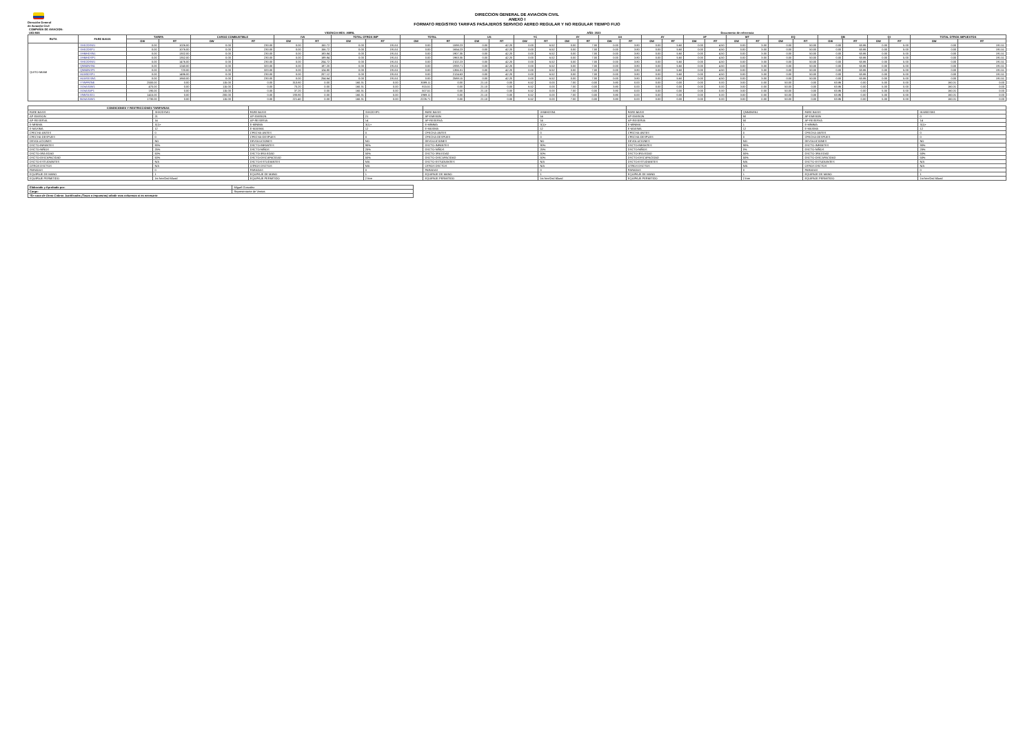Dirección General
de Aviación Civil
DIRECCION GENERAL DE AVIACION CIVIL
ANEXO I
FORMATO REGISTRO TARIFAS PASAJEROS SERVICIO AEREO REGULAR Y NO REGULAR TIEMPO FIJO
| COMPAÑÍA DE AVIACION: | | | |
| UIO-MIA | VIGENCIA MES: ABRIL | AÑO: 2023 | Documento de referencia |
| RUTA | FARE BASIS | TARIFA | | CARGO COMBUSTIBLE | | IVA | | TOTAL OTROS IMP | | TOTAL | | US | | YC | | XY | | XA | | AY | | XF | | WT | | EQ | | QB | | QI | | TOTAL OTROS IMPUESTOS | |
| --- | --- | --- | --- | --- | --- | --- | --- | --- | --- | --- | --- | --- | --- | --- | --- | --- | --- | --- | --- | --- | --- | --- | --- | --- | --- | --- | --- | --- | --- | --- | --- | --- | --- |
| | | OW | RT | OW | RT | OW | RT | OW | RT | OW | RT | OW | RT | OW | RT | OW | RT | OW | RT | OW | RT | OW | RT | OW | RT | OW | RT | OW | RT | OW | RT | OW | RT |
| QUITO-MIAMI | SHX2DSW1 | 0.00 | 1026.00 | 0.00 | 230.00 | 0.00 | 150.72 | 0.00 | 191.51 | 0.00 | 1598.23 | 0.00 | 42.20 | 0.00 | 6.52 | 0.00 | 7.00 | 0.00 | 3.80 | 0.00 | 5.60 | 0.00 | 4.50 | 0.00 | 3.00 | 0.00 | 50.00 | 0.00 | 63.86 | 0.00 | 5.00 | 0.00 | 191.51 |
| | SHX2DSP1 | 0.00 | 1076.00 | 0.00 | 230.00 | 0.00 | 156.72 | 0.00 | 191.51 | 0.00 | 1654.23 | 0.00 | 42.20 | 0.00 | 6.52 | 0.00 | 7.00 | 0.00 | 3.80 | 0.00 | 5.60 | 0.00 | 4.50 | 0.00 | 3.00 | 0.00 | 50.00 | 0.00 | 63.86 | 0.00 | 5.00 | 0.00 | 191.51 |
| | VHMHDSN1 | 0.00 | 1302.00 | 0.00 | 230.00 | 0.00 | 183.84 | 0.00 | 191.51 | 0.00 | 1907.35 | 0.00 | 42.20 | 0.00 | 6.52 | 0.00 | 7.00 | 0.00 | 3.80 | 0.00 | 5.60 | 0.00 | 4.50 | 0.00 | 3.00 | 0.00 | 50.00 | 0.00 | 63.86 | 0.00 | 5.00 | 0.00 | 191.51 |
| | VHMHDSP1 | 0.00 | 1352.00 | 0.00 | 230.00 | 0.00 | 189.84 | 0.00 | 191.51 | 0.00 | 1963.35 | 0.00 | 42.20 | 0.00 | 6.52 | 0.00 | 7.00 | 0.00 | 3.80 | 0.00 | 5.60 | 0.00 | 4.50 | 0.00 | 3.00 | 0.00 | 50.00 | 0.00 | 63.86 | 0.00 | 5.00 | 0.00 | 191.51 |
| | SHX2DSW1 | 0.00 | 1476.00 | 0.00 | 230.00 | 0.00 | 204.72 | 0.00 | 191.51 | 0.00 | 2102.23 | 0.00 | 42.20 | 0.00 | 6.52 | 0.00 | 7.00 | 0.00 | 3.80 | 0.00 | 5.60 | 0.00 | 4.50 | 0.00 | 3.00 | 0.00 | 50.00 | 0.00 | 63.86 | 0.00 | 5.00 | 0.00 | 191.51 |
| | QNN0NSN1 | 0.00 | 1240.00 | 0.00 | 320.00 | 0.00 | 187.20 | 0.00 | 191.51 | 0.00 | 1938.71 | 0.00 | 42.20 | 0.00 | 6.52 | 0.00 | 7.00 | 0.00 | 3.80 | 0.00 | 5.60 | 0.00 | 4.50 | 0.00 | 3.00 | 0.00 | 50.00 | 0.00 | 63.86 | 0.00 | 5.00 | 0.00 | 191.51 |
| | QNN0NSP1 | 0.00 | 720.00 | 0.00 | 320.00 | 0.00 | 124.80 | 0.00 | 191.51 | 0.00 | 1356.31 | 0.00 | 42.20 | 0.00 | 6.52 | 0.00 | 7.00 | 0.00 | 3.80 | 0.00 | 5.60 | 0.00 | 4.50 | 0.00 | 3.00 | 0.00 | 50.00 | 0.00 | 63.86 | 0.00 | 5.00 | 0.00 | 191.51 |
| | HLW0DSP1 | 0.00 | 1496.00 | 0.00 | 230.00 | 0.00 | 207.12 | 0.00 | 191.51 | 0.00 | 2124.63 | 0.00 | 42.20 | 0.00 | 6.52 | 0.00 | 7.00 | 0.00 | 3.80 | 0.00 | 5.60 | 0.00 | 4.50 | 0.00 | 3.00 | 0.00 | 50.00 | 0.00 | 63.86 | 0.00 | 5.00 | 0.00 | 191.51 |
| | HLWSESW1 | 0.00 | 1860.00 | 0.00 | 230.00 | 0.00 | 254.64 | 0.00 | 191.51 | 0.00 | 2588.15 | 0.00 | 42.20 | 0.00 | 6.52 | 0.00 | 7.00 | 0.00 | 3.80 | 0.00 | 5.60 | 0.00 | 4.50 | 0.00 | 3.00 | 0.00 | 50.00 | 0.00 | 63.86 | 0.00 | 5.00 | 0.00 | 191.51 |
| | YYNFFZNE | 2500.00 | 0.00 | 115.00 | 0.00 | 313.80 | 0.00 | 160.31 | 0.00 | 3089.11 | 0.00 | 21.10 | 0.00 | 6.52 | 0.00 | 7.00 | 0.00 | 3.80 | 0.00 | 0.00 | 0.00 | 0.00 | 0.00 | 3.00 | 0.00 | 50.00 | 0.00 | 63.86 | 0.00 | 5.00 | 0.00 | 160.31 | 0.00 |
| | VLNASAW1 | 470.00 | 0.00 | 115.00 | 0.00 | 70.20 | 0.00 | 160.31 | 0.00 | 815.51 | 0.00 | 21.10 | 0.00 | 6.52 | 0.00 | 7.00 | 0.00 | 3.80 | 0.00 | 0.00 | 0.00 | 0.00 | 0.00 | 3.00 | 0.00 | 50.00 | 0.00 | 63.86 | 0.00 | 5.00 | 0.00 | 160.31 | 0.00 |
| | VLNASAP1 | 190.00 | 0.00 | 115.00 | 0.00 | 37.20 | 0.00 | 160.31 | 0.00 | 507.51 | 0.00 | 21.10 | 0.00 | 6.52 | 0.00 | 7.00 | 0.00 | 3.80 | 0.00 | 0.00 | 0.00 | 0.00 | 0.00 | 3.00 | 0.00 | 50.00 | 0.00 | 63.86 | 0.00 | 5.00 | 0.00 | 160.31 | 0.00 |
| | VNNTASD1 | 1415.00 | 0.00 | 200.00 | 0.00 | 193.80 | 0.00 | 160.31 | 0.00 | 1969.11 | 0.00 | 21.10 | 0.00 | 6.52 | 0.00 | 7.00 | 0.00 | 3.80 | 0.00 | 0.00 | 0.00 | 0.00 | 0.00 | 3.00 | 0.00 | 50.00 | 0.00 | 63.86 | 0.00 | 5.00 | 0.00 | 160.31 | 0.00 |
| | BLNASAW1 | 1730.00 | 0.00 | 115.00 | 0.00 | 221.40 | 0.00 | 160.31 | 0.00 | 2226.71 | 0.00 | 21.10 | 0.00 | 6.52 | 0.00 | 7.00 | 0.00 | 3.80 | 0.00 | 0.00 | 0.00 | 0.00 | 0.00 | 3.00 | 0.00 | 50.00 | 0.00 | 63.86 | 0.00 | 5.00 | 0.00 | 160.31 | 0.00 |
| CONDICIONES Y RESTRICCIONES TARIFARIAS | | | | | | | | | |
| --- | --- | --- | --- | --- | --- | --- | --- | --- | --- |
| FARE BASIS | SHX2DSW1 | FARE BASIS | SHX2DSP1 | FARE BASIS | VHMHDSN1 | FARE BASIS | QNN0NSN1 | FARE BASIS | HLW0DSW1 |
| AP-EMISION | 21 | AP-EMISION | 21 | AP-EMISION | 14 | AP-EMISION | 50 | AP-EMISION | 0 |
| AP-RESERVA | 14 | AP-RESERVA | 14 | AP-RESERVA | 14 | AP-RESERVA | 50 | AP-RESERVA | 14 |
| E-MINIMA | 3(1)+ | E-MINIMA | 3(1)+ | E-MINIMA | 3(1)+ | E-MINIMA | 1 | E-MINIMA | 3(1)+ |
| E-MAXIMA | 12 | E-MAXIMA | 12 | E-MAXIMA | 12 | E-MAXIMA | 12 | E-MAXIMA | 12 |
| CFECHA-ANTES | 0 | CFECHA-ANTES | 0 | CFECHA-ANTES | 0 | CFECHA-ANTES | 0 | CFECHA-ANTES | 0 |
| CFECHA-DESPUES | 0 | CFECHA-DESPUES | 0 | CFECHA-DESPUES | 0 | CFECHA-DESPUES | 0 | CFECHA-DESPUES | 0 |
| DEVOLUCIONES | NO | DEVOLUCIONES | NO | DEVOLUCIONES | NO | DEVOLUCIONES | NO | DEVOLUCIONES | NO |
| DSCTO-INFANTES | 90% | DSCTO-INFANTES | 90% | DSCTO-INFANTES | 90% | DSCTO-INFANTES | 90% | DSCTO-INFANTES | 90% |
| DSCTO-NIÑOS | 25% | DSCTO-NIÑOS | 25% | DSCTO-NIÑOS | 25% | DSCTO-NIÑOS | 0% | DSCTO-NIÑOS | 25% |
| DSCTO-3RA EDAD | 50% | DSCTO-3RA EDAD | 50% | DSCTO-3RA EDAD | 50% | DSCTO-3RA EDAD | 50% | DSCTO-3RA EDAD | 50% |
| DSCTO-DISCAPACIDAD | 50% | DSCTO-DISCAPACIDAD | 50% | DSCTO-DISCAPACIDAD | 50% | DSCTO-DISCAPACIDAD | 50% | DSCTO-DISCAPACIDAD | 50% |
| DSCTO-ESTUDIANTES | N/A | DSCTO-ESTUDIANTES | N/A | DSCTO-ESTUDIANTES | N/A | DSCTO-ESTUDIANTES | N/A | DSCTO-ESTUDIANTES | N/A |
| OTROS DSCTOS | N/A | OTROS DSCTOS | N/A | OTROS DSCTOS | N/A | OTROS DSCTOS | N/A | OTROS DSCTOS | N/A |
| PARADAS | 0 | PARADAS | 0 | PARADAS | 0 | PARADAS | 0 | PARADAS | 0 |
| EQUIPAJE DE MANO | 1 | EQUIPAJE DE MANO | 1 | EQUIPAJE DE MANO | 1 | EQUIPAJE DE MANO | 1 | EQUIPAJE DE MANO | 1 |
| EQUIPAJE PERMITIDO | 1st free/2nd 60usd | EQUIPAJE PERMITIDO | 2 free | EQUIPAJE PERMITIDO | 1st free/2nd 60usd | EQUIPAJE PERMITIDO | 2 free | EQUIPAJE PERMITIDO | 1st free/2nd 60usd |
| Elaborado y Aprobado por: | Miguel Gonzalez |
| Cargo: | Representante de Ventas |
| *En caso de Otros Cobros Justificados (Tasas o Impuestos) añadir mas columnas si es necesario | |